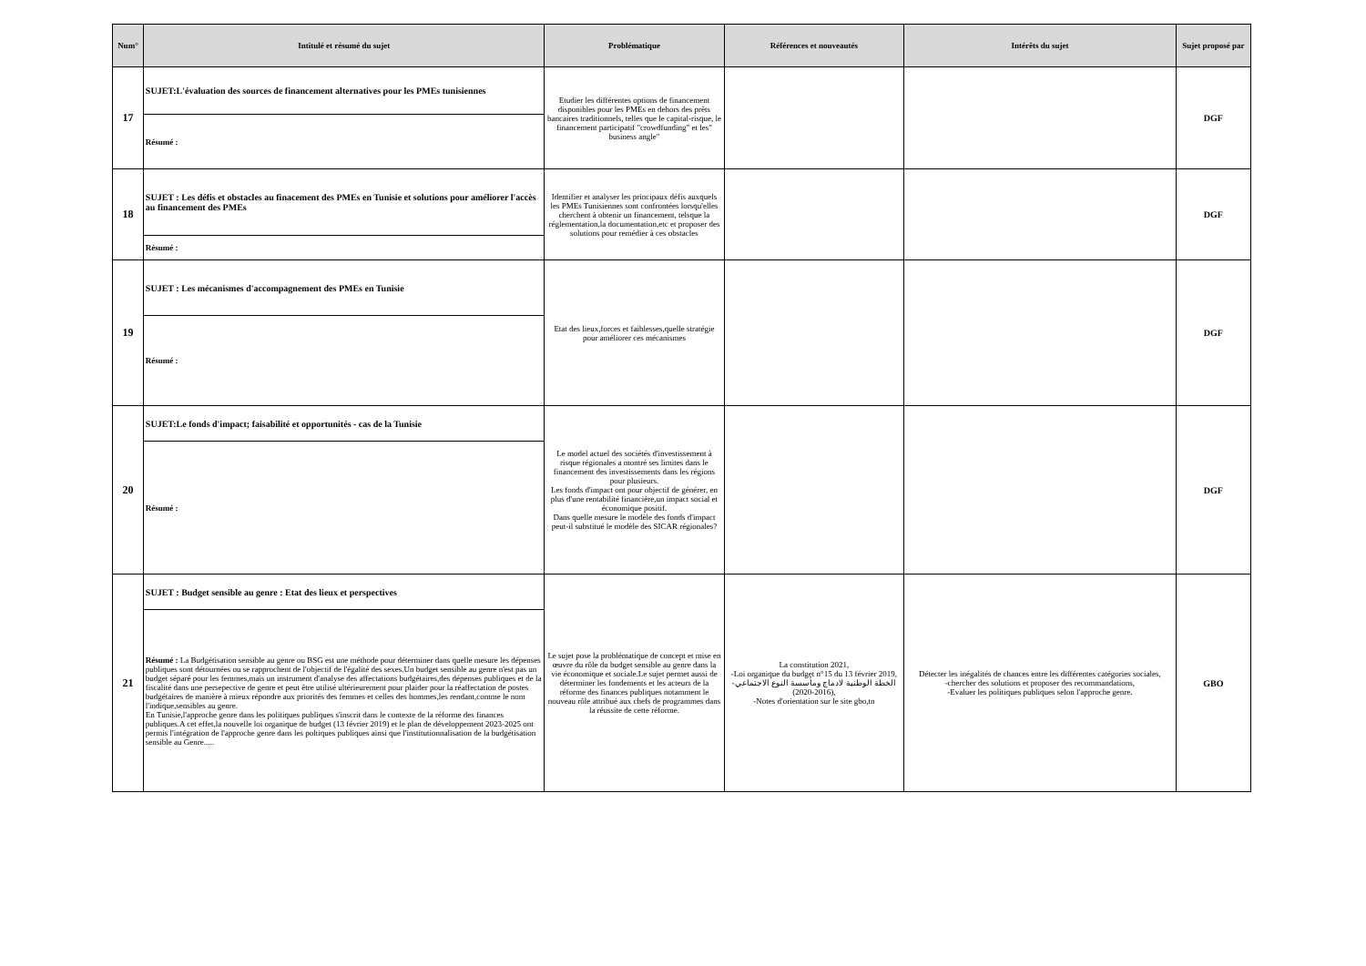| Num° | Intitulé et résumé du sujet | Problématique | Références et nouveautés | Intérêts du sujet | Sujet proposé par |
| --- | --- | --- | --- | --- | --- |
| 17 | SUJET:L'évaluation des sources de financement alternatives pour les PMEs tunisiennes | Etudier les différentes options de financement disponibles pour les PMEs en dehors des prêts bancaires traditionnels, telles que le capital-risque, le financement participatif "crowdfunding" et les" business angle" | | | DGF |
| | Résumé : | | | | |
| 18 | SUJET : Les défis et obstacles au finacement des PMEs en Tunisie et solutions pour améliorer l'accès au financement des PMEs | Identifier et analyser les principaux défis auxquels les PMEs Tunisiennes sont confrontées lorsqu'elles cherchent à obtenir un financement, telsque la réglementation,la documentation,etc et proposer des solutions pour remédier à ces obstacles | | | DGF |
| | Résumé : | | | | |
| 19 | SUJET : Les mécanismes d'accompagnement des PMEs en Tunisie | Etat des lieux,forces et faiblesses,quelle stratégie pour améliorer ces mécanismes | | | DGF |
| | Résumé : | | | | |
| 20 | SUJET:Le fonds d'impact; faisabilité et opportunités - cas de la Tunisie | Le model actuel des sociétés d'investissement à risque régionales a montré ses limites dans le financement des investissements dans les régions pour plusieurs. Les fonds d'impact ont pour objectif de générer, en plus d'une rentabilité financière,un impact social et économique positif. Dans quelle mesure le modèle des fonds d'impact peut-il substitué le modèle des SICAR régionales? | | | DGF |
| | Résumé : | | | | |
| 21 | SUJET : Budget sensible au genre : Etat des lieux et perspectives | Le sujet pose la problématique de concept et mise en œuvre du rôle du budget sensible au genre dans la vie économique et sociale.Le sujet permet aussi de déterminer les fondements et les acteurs de la réforme des finances publiques notamment le nouveau rôle attribué aux chefs de programmes dans la réussite de cette réforme. | La constitution 2021, -Loi organique du budget n°15 du 13 février 2019, -الخطة الوطنية لادماج ومأسسة النوع الاجتماعي (2016-2020), -Notes d'orientation sur le site gbo,tn | Détecter les inégalités de chances entre les différentes catégories sociales, -chercher des solutions et proposer des recommandations, -Evaluer les politiques publiques selon l'approche genre. | GBO |
| | Résumé : La Budgétisation sensible au genre ou BSG est une méthode pour déterminer dans quelle mesure les dépenses publiques sont détournées ou se rapprochent de l'objectif de l'égalité des sexes.Un budget sensible au genre n'est pas un budget séparé pour les femmes,mais un instrument d'analyse des affectations budgétaires,des dépenses publiques et de la fiscalité dans une persepective de genre et peut être utilisé ultérieurement pour plaider pour la réaffectation de postes budgétaires de manière à mieux répondre aux priorités des femmes et celles des hommes,les rendant,comme le nom l'indique,sensibles au genre. En Tunisie,l'approche genre dans les politiques publiques s'inscrit dans le contexte de la réforme des finances publiques.A cet effet,la nouvelle loi organique de budget (13 février 2019) et le plan de développement 2023-2025 ont permis l'intégration de l'approche genre dans les poltiques publiques ainsi que l'institutionnalisation de la budgétisation sensible au Genre..... | | | | |